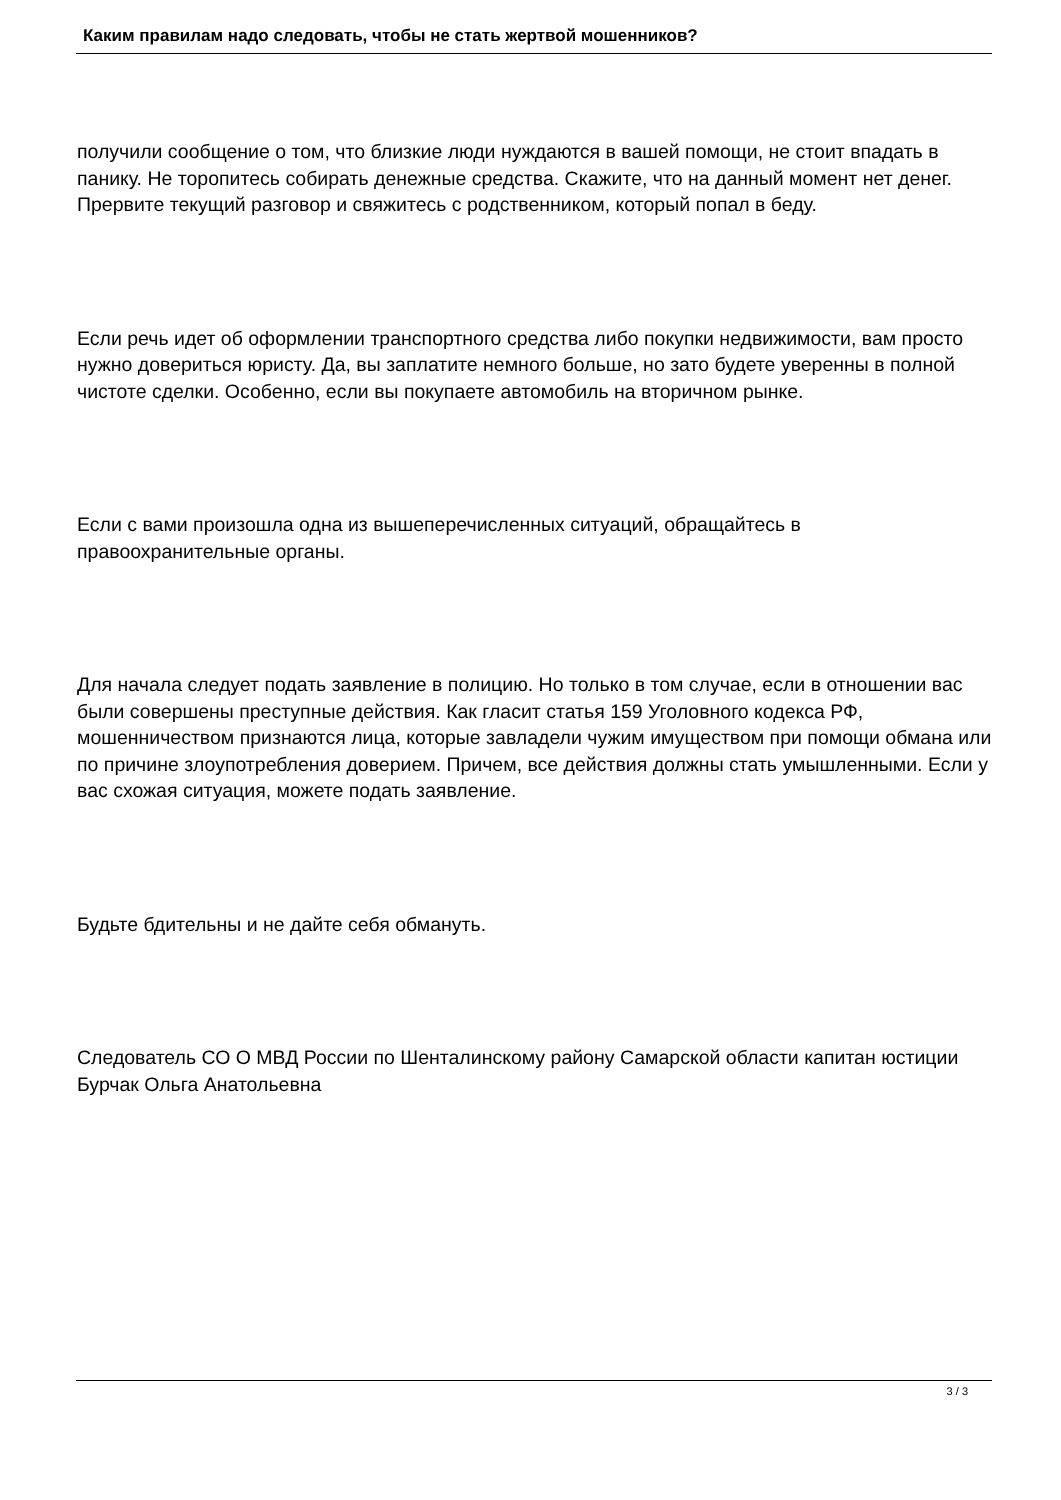Каким правилам надо следовать, чтобы не стать жертвой мошенников?
получили сообщение о том, что близкие люди нуждаются в вашей помощи, не стоит впадать в панику. Не торопитесь собирать денежные средства. Скажите, что на данный момент нет денег. Прервите текущий разговор и свяжитесь с родственником, который попал в беду.
Если речь идет об оформлении транспортного средства либо покупки недвижимости, вам просто нужно довериться юристу. Да, вы заплатите немного больше, но зато будете уверенны в полной чистоте сделки. Особенно, если вы покупаете автомобиль на вторичном рынке.
Если с вами произошла одна из вышеперечисленных ситуаций, обращайтесь в правоохранительные органы.
Для начала следует подать заявление в полицию. Но только в том случае, если в отношении вас были совершены преступные действия. Как гласит статья 159 Уголовного кодекса РФ, мошенничеством признаются лица, которые завладели чужим имуществом при помощи обмана или по причине злоупотребления доверием. Причем, все действия должны стать умышленными. Если у вас схожая ситуация, можете подать заявление.
Будьте бдительны и не дайте себя обмануть.
Следователь СО О МВД России по Шенталинскому району Самарской области капитан юстиции Бурчак Ольга Анатольевна
3 / 3